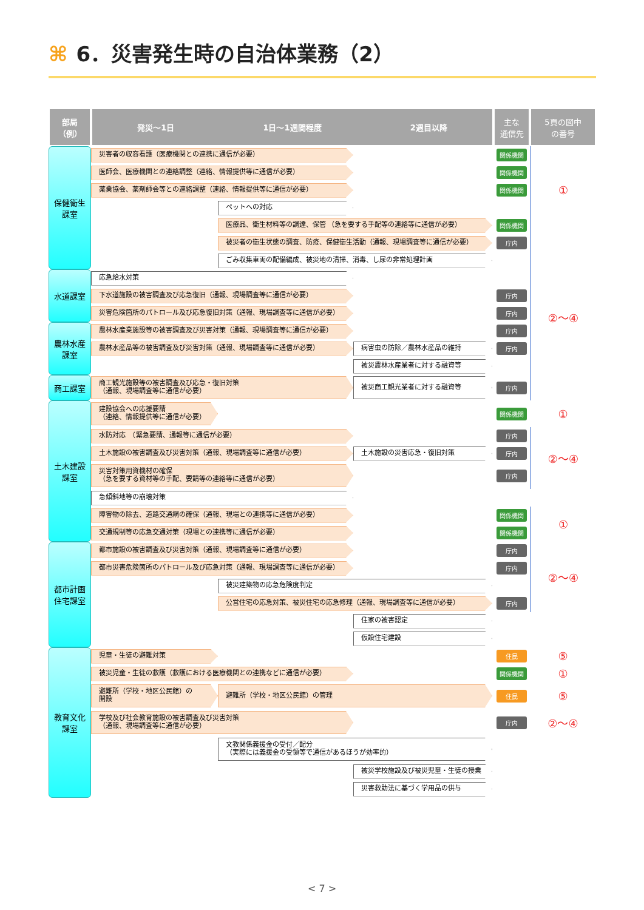⌘ 6．災害発生時の自治体業務（2）
| 部局 （例） | 発災～1日 1日～1週間程度 2週目以降 | 主な 通信先 | 5頁の図中 の番号 |
| --- | --- | --- | --- |
| 保健衛生 課室 | 災害者の収容看護（医療機関との連携に通信が必要） | 関係機関 | ① |
| | 医師会、医療機関との連絡調整（連絡、情報提供等に通信が必要） | 関係機関 | |
| | 薬業協会、薬剤師会等との連絡調整（連絡、情報提供等に通信が必要） | 関係機関 | |
| | ペットへの対応 | | |
| | 医療品、衛生材料等の調達、保管 （急を要する手配等の連絡等に通信が必要） | 関係機関 | |
| | 被災者の衛生状態の調査、防疫、保健衛生活動（通報、現場調査等に通信が必要） | 庁内 | ②～④ |
| | ごみ収集車両の配備編成、被災地の清掃、消毒、し尿の非常処理計画 | | |
| 水道課室 | 応急給水対策 | | |
| | 下水道施設の被害調査及び応急復旧（通報、現場調査等に通信が必要） | 庁内 | |
| | 災害危険箇所のパトロール及び応急復旧対策（通報、現場調査等に通信が必要） | 庁内 | |
| 農林水産 課室 | 農林水産業施設等の被害調査及び災害対策（通報、現場調査等に通信が必要） | 庁内 | |
| | 農林水産品等の被害調査及び災害対策（通報、現場調査等に通信が必要） 病害虫の防除／農林水産品の維持 | 庁内 | |
| | 被災農林水産業者に対する融資等 | | |
| 商工課室 | 商工観光施設等の被害調査及び応急・復旧対策 （通報、現場調査等に通信が必要） 被災商工観光業者に対する融資等 | 庁内 | |
| 土木建設 課室 | 建設協会への応援要請 （連絡、情報提供等に通信が必要） | 関係機関 | ① |
| | 水防対応 （緊急要請、通報等に通信が必要） | 庁内 | ②～④ |
| | 土木施設の被害調査及び災害対策（通報、現場調査等に通信が必要） 土木施設の災害応急・復旧対策 | 庁内 | |
| | 災害対策用資機材の確保 （急を要する資材等の手配、要請等の連絡等に通信が必要） | 庁内 | |
| | 急傾斜地等の崩壊対策 | | |
| | 障害物の除去、道路交通網の確保（通報、現場との連携等に通信が必要） | 関係機関 | ① |
| | 交通規制等の応急交通対策（現場との連携等に通信が必要） | 関係機関 | |
| 都市計画 住宅課室 | 都市施設の被害調査及び災害対策（通報、現場調査等に通信が必要） | 庁内 | ②～④ |
| | 都市災害危険箇所のパトロール及び応急対策（通報、現場調査等に通信が必要） | 庁内 | |
| | 被災建築物の応急危険度判定 | | |
| | 公営住宅の応急対策、被災住宅の応急修理（通報、現場調査等に通信が必要） | 庁内 | |
| | 住家の被害認定 | | |
| | 仮設住宅建設 | | |
| 教育文化 課室 | 児童・生徒の避難対策 | 住民 | ⑤ |
| | 被災児童・生徒の救護（救護における医療機関との連携などに通信が必要） | 関係機関 | ① |
| | 避難所（学校・地区公民館）の 開設 避難所（学校・地区公民館）の管理 | 住民 | ⑤ |
| | 学校及び社会教育施設の被害調査及び災害対策 （通報、現場調査等に通信が必要） | 庁内 | ②～④ |
| | 文教関係義援金の受付／配分 （実際には義援金の受領等で通信があるほうが効率的） | | |
| | 被災学校施設及び被災児童・生徒の授業 | | |
| | 災害救助法に基づく学用品の供与 | | |
< 7 >